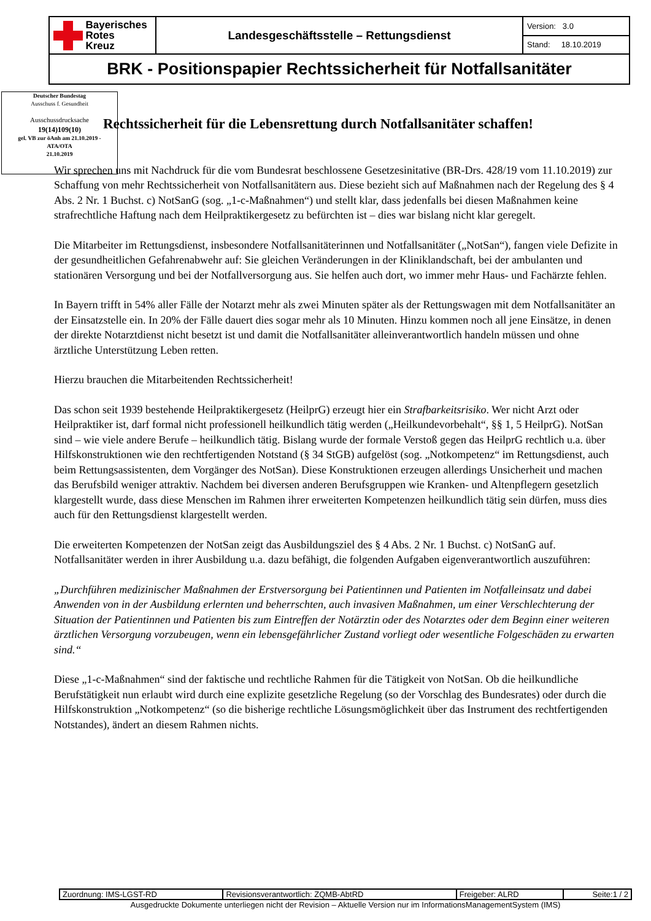| Bayerisches Rotes Kreuz | Landesgeschäftsstelle – Rettungsdienst | Version: 3.0 |
| | | Stand: 18.10.2019 |
| BRK - Positionspapier Rechtssicherheit für Notfallsanitäter | | |
Deutscher Bundestag
Ausschuss f. Gesundheit
Ausschussdrucksache
19(14)109(10)
gel. VB zur öAnh am 21.10.2019 -
ATA/OTA
21.10.2019
Rechtssicherheit für die Lebensrettung durch Notfallsanitäter schaffen!
Wir sprechen uns mit Nachdruck für die vom Bundesrat beschlossene Gesetzesinitative (BR-Drs. 428/19 vom 11.10.2019) zur Schaffung von mehr Rechtssicherheit von Notfallsanitätern aus. Diese bezieht sich auf Maßnahmen nach der Regelung des § 4 Abs. 2 Nr. 1 Buchst. c) NotSanG (sog. „1-c-Maßnahmen“) und stellt klar, dass jedenfalls bei diesen Maßnahmen keine strafrechtliche Haftung nach dem Heilpraktikergesetz zu befürchten ist – dies war bislang nicht klar geregelt.
Die Mitarbeiter im Rettungsdienst, insbesondere Notfallsanitäterinnen und Notfallsanitäter („NotSan“), fangen viele Defizite in der gesundheitlichen Gefahrenabwehr auf: Sie gleichen Veränderungen in der Kliniklandschaft, bei der ambulanten und stationären Versorgung und bei der Notfallversorgung aus. Sie helfen auch dort, wo immer mehr Haus- und Fachärzte fehlen.
In Bayern trifft in 54% aller Fälle der Notarzt mehr als zwei Minuten später als der Rettungswagen mit dem Notfallsanitäter an der Einsatzstelle ein. In 20% der Fälle dauert dies sogar mehr als 10 Minuten. Hinzu kommen noch all jene Einsätze, in denen der direkte Notarztdienst nicht besetzt ist und damit die Notfallsanitäter alleinverantwortlich handeln müssen und ohne ärztliche Unterstützung Leben retten.
Hierzu brauchen die Mitarbeitenden Rechtssicherheit!
Das schon seit 1939 bestehende Heilpraktikergesetz (HeilprG) erzeugt hier ein Strafbarkeitsrisiko. Wer nicht Arzt oder Heilpraktiker ist, darf formal nicht professionell heilkundlich tätig werden („Heilkundevorbehalt“, §§ 1, 5 HeilprG). NotSan sind – wie viele andere Berufe – heilkundlich tätig. Bislang wurde der formale Verstoß gegen das HeilprG rechtlich u.a. über Hilfskonstruktionen wie den rechtfertigenden Notstand (§ 34 StGB) aufgelöst (sog. „Notkompetenz“ im Rettungsdienst, auch beim Rettungsassistenten, dem Vorgänger des NotSan). Diese Konstruktionen erzeugen allerdings Unsicherheit und machen das Berufsbild weniger attraktiv. Nachdem bei diversen anderen Berufsgruppen wie Kranken- und Altenpflegern gesetzlich klargestellt wurde, dass diese Menschen im Rahmen ihrer erweiterten Kompetenzen heilkundlich tätig sein dürfen, muss dies auch für den Rettungsdienst klargestellt werden.
Die erweiterten Kompetenzen der NotSan zeigt das Ausbildungsziel des § 4 Abs. 2 Nr. 1 Buchst. c) NotSanG auf. Notfallsanitäter werden in ihrer Ausbildung u.a. dazu befähigt, die folgenden Aufgaben eigenverantwortlich auszuführen:
„Durchführen medizinischer Maßnahmen der Erstversorgung bei Patientinnen und Patienten im Notfalleinsatz und dabei Anwenden von in der Ausbildung erlernten und beherrschten, auch invasiven Maßnahmen, um einer Verschlechterung der Situation der Patientinnen und Patienten bis zum Eintreffen der Notärztin oder des Notarztes oder dem Beginn einer weiteren ärztlichen Versorgung vorzubeugen, wenn ein lebensgefährlicher Zustand vorliegt oder wesentliche Folgeschäden zu erwarten sind.“
Diese „1-c-Maßnahmen“ sind der faktische und rechtliche Rahmen für die Tätigkeit von NotSan. Ob die heilkundliche Berufstätigkeit nun erlaubt wird durch eine explizite gesetzliche Regelung (so der Vorschlag des Bundesrates) oder durch die Hilfskonstruktion „Notkompetenz“ (so die bisherige rechtliche Lösungsmöglichkeit über das Instrument des rechtfertigenden Notstandes), ändert an diesem Rahmen nichts.
| Zuordnung: IMS-LGST-RD | Revisionsverantwortlich: ZQMB-AbtRD | Freigeber: ALRD | Seite:1 / 2 |
Ausgedruckte Dokumente unterliegen nicht der Revision – Aktuelle Version nur im InformationsManagementSystem (IMS)